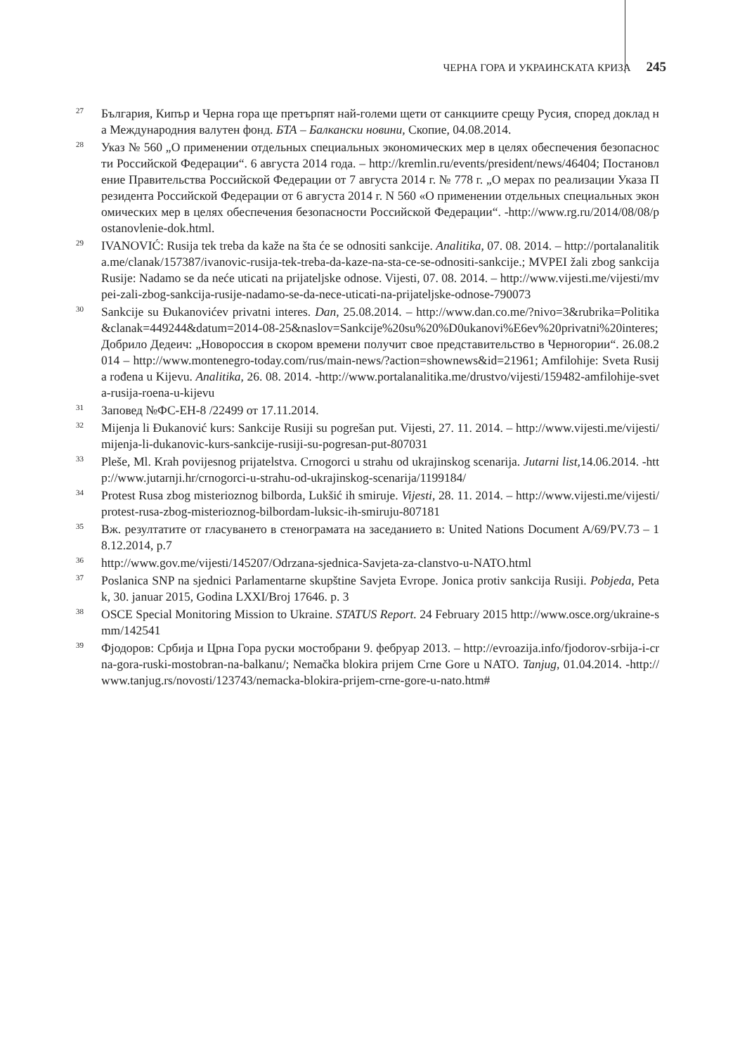ЧЕРНА ГОРА И УКРАИНСКАТА КРИЗА 245
<sup>27</sup>
България, Кипър и Черна гора ще претърпят най-големи щети от санкциите срещу Русия, според доклад на Международния валутен фонд. БТА – Балкански новини, Скопие, 04.08.2014.
<sup>28</sup>
Указ № 560 „О применении отдельных специальных экономических мер в целях обеспечения безопасности Российской Федерации“. 6 августа 2014 года. – http://kremlin.ru/events/president/news/46404; Постановление Правительства Российской Федерации от 7 августа 2014 г. № 778 г. „О мерах по реализации Указа Президента Российской Федерации от 6 августа 2014 г. N 560 «О применении отдельных специальных экономических мер в целях обеспечения безопасности Российской Федерации“. -http://www.rg.ru/2014/08/08/postanovlenie-dok.html.
<sup>29</sup>
IVANOVIĆ: Rusija tek treba da kaže na šta će se odnositi sankcije. Analitika, 07. 08. 2014. – http://portalanalitika.me/clanak/157387/ivanovic-rusija-tek-treba-da-kaze-na-sta-ce-se-odnositi-sankcije.; MVPEI žali zbog sankcija Rusije: Nadamo se da neće uticati na prijateljske odnose. Vijesti, 07. 08. 2014. – http://www.vijesti.me/vijesti/mvpei-zali-zbog-sankcija-rusije-nadamo-se-da-nece-uticati-na-prijateljske-odnose-790073
<sup>30</sup>
Sankcije su Đukanovićev privatni interes. Dan, 25.08.2014. – http://www.dan.co.me/?nivo=3&rubrika=Politika&clanak=449244&datum=2014-08-25&naslov=Sankcije%20su%20%D0ukanovi%E6ev%20privatni%20interes; Добрило Дедеич: „Новороссия в скором времени получит свое представительство в Черногории“. 26.08.2014 – http://www.montenegro-today.com/rus/main-news/?action=shownews&id=21961; Amfilohije: Sveta Rusija rođena u Kijevu. Analitika, 26. 08. 2014. -http://www.portalanalitika.me/drustvo/vijesti/159482-amfilohije-sveta-rusija-roena-u-kijevu
<sup>31</sup>
Заповед №ФС-ЕН-8 /22499 от 17.11.2014.
<sup>32</sup>
Mijenja li Đukanović kurs: Sankcije Rusiji su pogrešan put. Vijesti, 27. 11. 2014. – http://www.vijesti.me/vijesti/mijenja-li-dukanovic-kurs-sankcije-rusiji-su-pogresan-put-807031
<sup>33</sup>
Pleše, Ml. Krah povijesnog prijatelstva. Crnogorci u strahu od ukrajinskog scenarija. Jutarni list, 14.06.2014. -http://www.jutarnji.hr/crnogorci-u-strahu-od-ukrajinskog-scenarija/1199184/
<sup>34</sup>
Protest Rusa zbog misterioznog bilborda, Lukšić ih smiruje. Vijesti, 28. 11. 2014. – http://www.vijesti.me/vijesti/protest-rusa-zbog-misterioznog-bilbordam-luksic-ih-smiruju-807181
<sup>35</sup>
Вж. резултатите от гласуването в стенограмата на заседанието в: United Nations Document A/69/PV.73 – 18.12.2014, p.7
<sup>36</sup>
http://www.gov.me/vijesti/145207/Odrzana-sjednica-Savjeta-za-clanstvo-u-NATO.html
<sup>37</sup>
Poslanica SNP na sjednici Parlamentarne skupštine Savjeta Evrope. Jonica protiv sankcija Rusiji. Pobjeda, Petak, 30. januar 2015, Godina LXXI/Broj 17646. p. 3
<sup>38</sup>
OSCE Special Monitoring Mission to Ukraine. STATUS Report. 24 February 2015 http://www.osce.org/ukraine-smm/142541
<sup>39</sup>
Фјодоров: Србија и Црна Гора руски мостобрани 9. фебруар 2013. – http://evroazija.info/fjodorov-srbija-i-crna-gora-ruski-mostobran-na-balkanu/; Nemačka blokira prijem Crne Gore u NATO. Tanjug, 01.04.2014. -http://www.tanjug.rs/novosti/123743/nemacka-blokira-prijem-crne-gore-u-nato.htm#